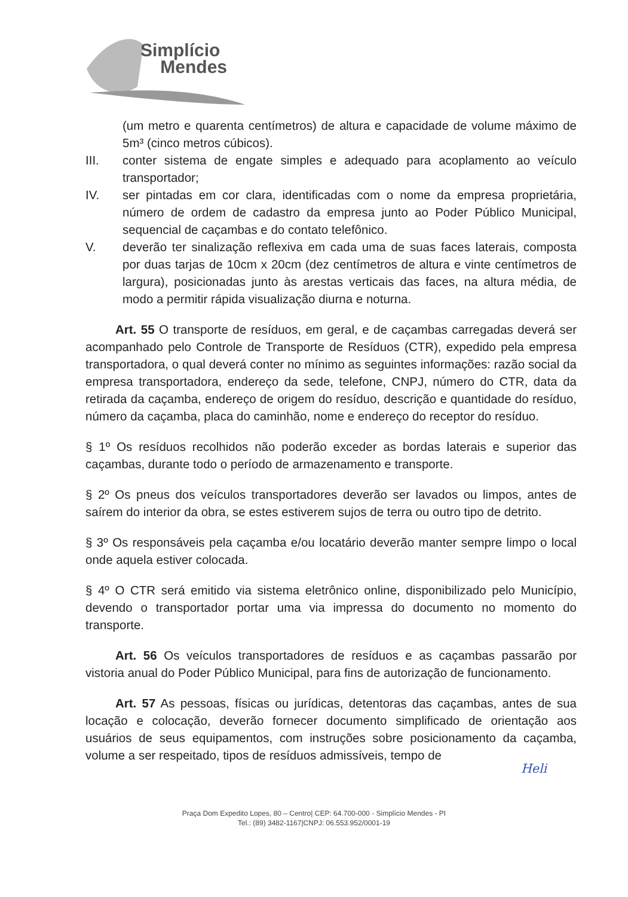Simplício
Mendes
(um metro e quarenta centímetros) de altura e capacidade de volume máximo de 5m³ (cinco metros cúbicos).
III. conter sistema de engate simples e adequado para acoplamento ao veículo transportador;
IV. ser pintadas em cor clara, identificadas com o nome da empresa proprietária, número de ordem de cadastro da empresa junto ao Poder Público Municipal, sequencial de caçambas e do contato telefônico.
V. deverão ter sinalização reflexiva em cada uma de suas faces laterais, composta por duas tarjas de 10cm x 20cm (dez centímetros de altura e vinte centímetros de largura), posicionadas junto às arestas verticais das faces, na altura média, de modo a permitir rápida visualização diurna e noturna.
Art. 55 O transporte de resíduos, em geral, e de caçambas carregadas deverá ser acompanhado pelo Controle de Transporte de Resíduos (CTR), expedido pela empresa transportadora, o qual deverá conter no mínimo as seguintes informações: razão social da empresa transportadora, endereço da sede, telefone, CNPJ, número do CTR, data da retirada da caçamba, endereço de origem do resíduo, descrição e quantidade do resíduo, número da caçamba, placa do caminhão, nome e endereço do receptor do resíduo.
§ 1º Os resíduos recolhidos não poderão exceder as bordas laterais e superior das caçambas, durante todo o período de armazenamento e transporte.
§ 2º Os pneus dos veículos transportadores deverão ser lavados ou limpos, antes de saírem do interior da obra, se estes estiverem sujos de terra ou outro tipo de detrito.
§ 3º Os responsáveis pela caçamba e/ou locatário deverão manter sempre limpo o local onde aquela estiver colocada.
§ 4º O CTR será emitido via sistema eletrônico online, disponibilizado pelo Município, devendo o transportador portar uma via impressa do documento no momento do transporte.
Art. 56 Os veículos transportadores de resíduos e as caçambas passarão por vistoria anual do Poder Público Municipal, para fins de autorização de funcionamento.
Art. 57 As pessoas, físicas ou jurídicas, detentoras das caçambas, antes de sua locação e colocação, deverão fornecer documento simplificado de orientação aos usuários de seus equipamentos, com instruções sobre posicionamento da caçamba, volume a ser respeitado, tipos de resíduos admissíveis, tempo de
Heli
Praça Dom Expedito Lopes, 80 – Centro| CEP: 64.700-000 - Simplício Mendes - PI
Tel.: (89) 3482-1167|CNPJ: 06.553.952/0001-19